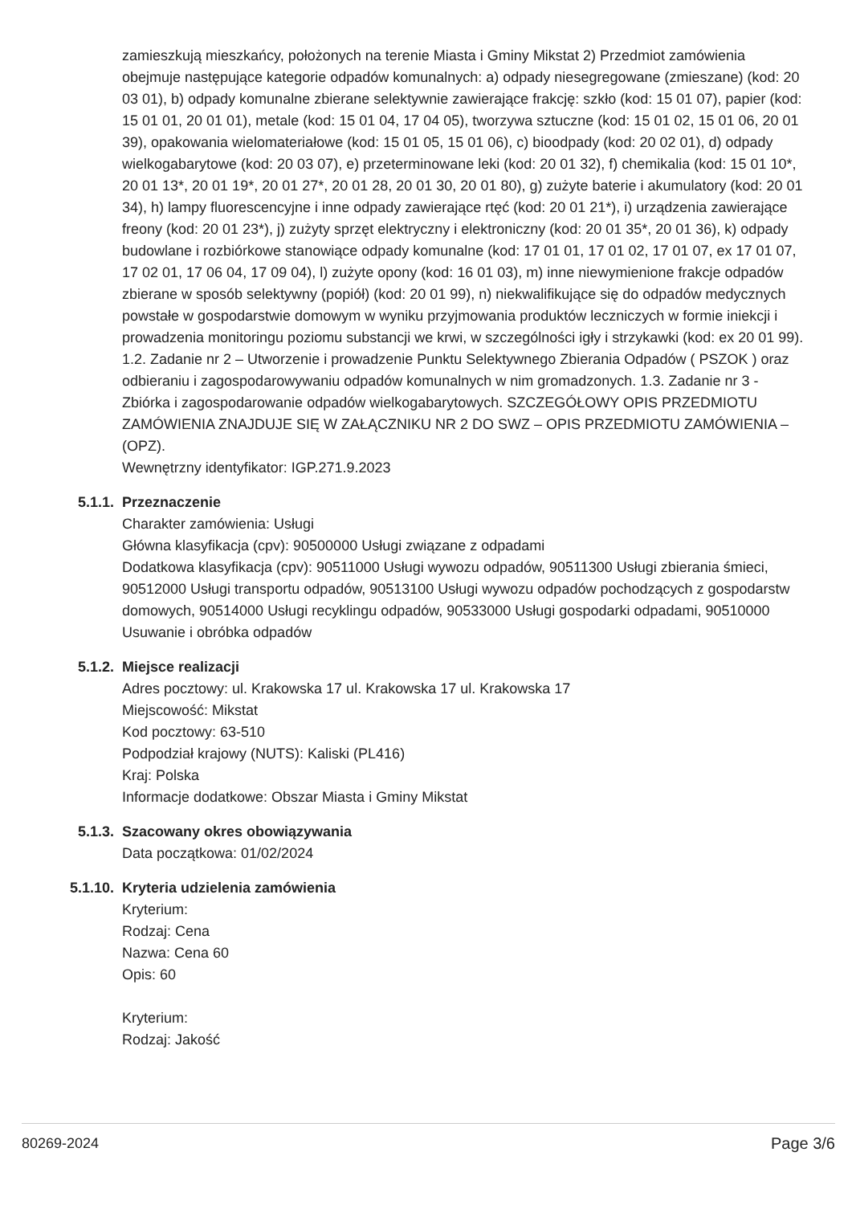zamieszkują mieszkańcy, położonych na terenie Miasta i Gminy Mikstat 2) Przedmiot zamówienia obejmuje następujące kategorie odpadów komunalnych: a) odpady niesegregowane (zmieszane) (kod: 20 03 01), b) odpady komunalne zbierane selektywnie zawierające frakcję: szkło (kod: 15 01 07), papier (kod: 15 01 01, 20 01 01), metale (kod: 15 01 04, 17 04 05), tworzywa sztuczne (kod: 15 01 02, 15 01 06, 20 01 39), opakowania wielomateriałowe (kod: 15 01 05, 15 01 06), c) bioodpady (kod: 20 02 01), d) odpady wielkogabarytowe (kod: 20 03 07), e) przeterminowane leki (kod: 20 01 32), f) chemikalia (kod: 15 01 10*, 20 01 13*, 20 01 19*, 20 01 27*, 20 01 28, 20 01 30, 20 01 80), g) zużyte baterie i akumulatory (kod: 20 01 34), h) lampy fluorescencyjne i inne odpady zawierające rtęć (kod: 20 01 21*), i) urządzenia zawierające freony (kod: 20 01 23*), j) zużyty sprzęt elektryczny i elektroniczny (kod: 20 01 35*, 20 01 36), k) odpady budowlane i rozbiórkowe stanowiące odpady komunalne (kod: 17 01 01, 17 01 02, 17 01 07, ex 17 01 07, 17 02 01, 17 06 04, 17 09 04), l) zużyte opony (kod: 16 01 03), m) inne niewymienione frakcje odpadów zbierane w sposób selektywny (popiół) (kod: 20 01 99), n) niekwalifikujące się do odpadów medycznych powstałe w gospodarstwie domowym w wyniku przyjmowania produktów leczniczych w formie iniekcji i prowadzenia monitoringu poziomu substancji we krwi, w szczególności igły i strzykawki (kod: ex 20 01 99). 1.2. Zadanie nr 2 – Utworzenie i prowadzenie Punktu Selektywnego Zbierania Odpadów ( PSZOK ) oraz odbieraniu i zagospodarowywaniu odpadów komunalnych w nim gromadzonych. 1.3. Zadanie nr 3 - Zbiórka i zagospodarowanie odpadów wielkogabarytowych. SZCZEGÓŁOWY OPIS PRZEDMIOTU ZAMÓWIENIA ZNAJDUJE SIĘ W ZAŁĄCZNIKU NR 2 DO SWZ – OPIS PRZEDMIOTU ZAMÓWIENIA – (OPZ).
Wewnętrzny identyfikator: IGP.271.9.2023
5.1.1. Przeznaczenie
Charakter zamówienia: Usługi
Główna klasyfikacja (cpv): 90500000 Usługi związane z odpadami
Dodatkowa klasyfikacja (cpv): 90511000 Usługi wywozu odpadów, 90511300 Usługi zbierania śmieci, 90512000 Usługi transportu odpadów, 90513100 Usługi wywozu odpadów pochodzących z gospodarstw domowych, 90514000 Usługi recyklingu odpadów, 90533000 Usługi gospodarki odpadami, 90510000 Usuwanie i obróbka odpadów
5.1.2. Miejsce realizacji
Adres pocztowy: ul. Krakowska 17 ul. Krakowska 17 ul. Krakowska 17
Miejscowość: Mikstat
Kod pocztowy: 63-510
Podpodział krajowy (NUTS): Kaliski (PL416)
Kraj: Polska
Informacje dodatkowe: Obszar Miasta i Gminy Mikstat
5.1.3. Szacowany okres obowiązywania
Data początkowa: 01/02/2024
5.1.10. Kryteria udzielenia zamówienia
Kryterium:
Rodzaj: Cena
Nazwa: Cena 60
Opis: 60
Kryterium:
Rodzaj: Jakość
80269-2024 Page 3/6